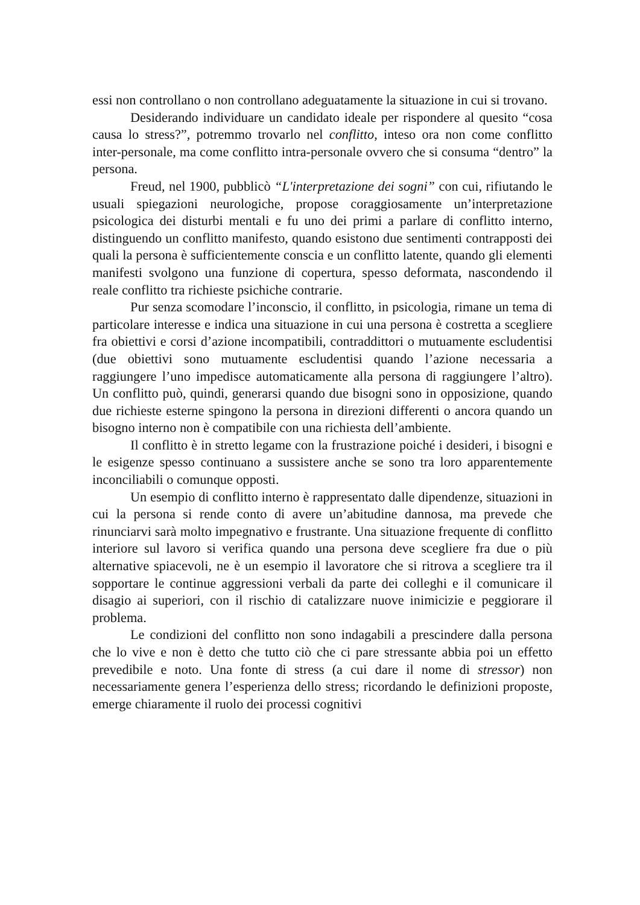essi non controllano o non controllano adeguatamente la situazione in cui si trovano.
Desiderando individuare un candidato ideale per rispondere al quesito “cosa causa lo stress?”, potremmo trovarlo nel conflitto, inteso ora non come conflitto inter-personale, ma come conflitto intra-personale ovvero che si consuma “dentro” la persona.
Freud, nel 1900, pubblicò “L'interpretazione dei sogni” con cui, rifiutando le usuali spiegazioni neurologiche, propose coraggiosamente un’interpretazione psicologica dei disturbi mentali e fu uno dei primi a parlare di conflitto interno, distinguendo un conflitto manifesto, quando esistono due sentimenti contrapposti dei quali la persona è sufficientemente conscia e un conflitto latente, quando gli elementi manifesti svolgono una funzione di copertura, spesso deformata, nascondendo il reale conflitto tra richieste psichiche contrarie.
Pur senza scomodare l’inconscio, il conflitto, in psicologia, rimane un tema di particolare interesse e indica una situazione in cui una persona è costretta a scegliere fra obiettivi e corsi d’azione incompatibili, contraddittori o mutuamente escludentisi (due obiettivi sono mutuamente escludentisi quando l’azione necessaria a raggiungere l’uno impedisce automaticamente alla persona di raggiungere l’altro). Un conflitto può, quindi, generarsi quando due bisogni sono in opposizione, quando due richieste esterne spingono la persona in direzioni differenti o ancora quando un bisogno interno non è compatibile con una richiesta dell’ambiente.
Il conflitto è in stretto legame con la frustrazione poiché i desideri, i bisogni e le esigenze spesso continuano a sussistere anche se sono tra loro apparentemente inconciliabili o comunque opposti.
Un esempio di conflitto interno è rappresentato dalle dipendenze, situazioni in cui la persona si rende conto di avere un’abitudine dannosa, ma prevede che rinunciarvi sarà molto impegnativo e frustrante. Una situazione frequente di conflitto interiore sul lavoro si verifica quando una persona deve scegliere fra due o più alternative spiacevoli, ne è un esempio il lavoratore che si ritrova a scegliere tra il sopportare le continue aggressioni verbali da parte dei colleghi e il comunicare il disagio ai superiori, con il rischio di catalizzare nuove inimicizie e peggiorare il problema.
Le condizioni del conflitto non sono indagabili a prescindere dalla persona che lo vive e non è detto che tutto ciò che ci pare stressante abbia poi un effetto prevedibile e noto. Una fonte di stress (a cui dare il nome di stressor) non necessariamente genera l’esperienza dello stress; ricordando le definizioni proposte, emerge chiaramente il ruolo dei processi cognitivi